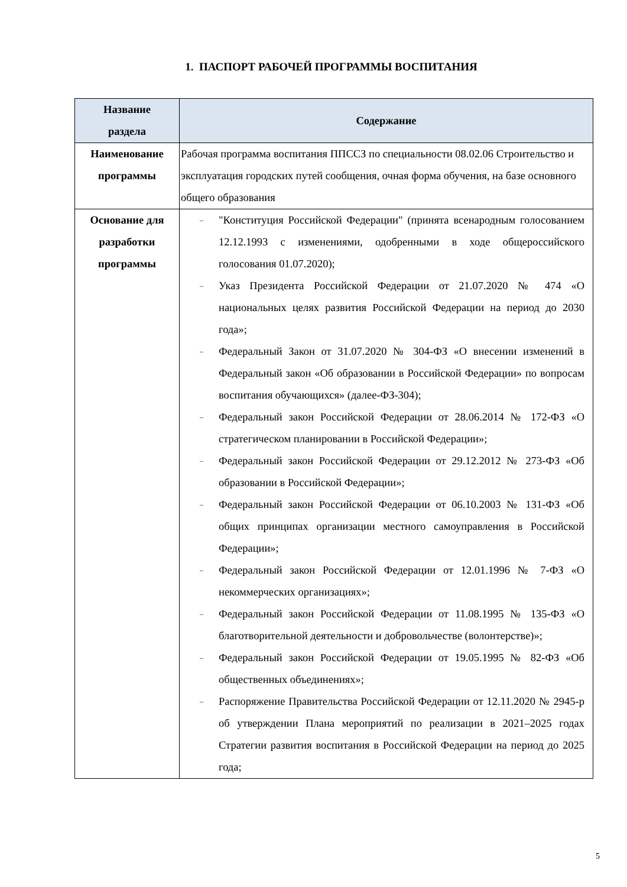1. ПАСПОРТ РАБОЧЕЙ ПРОГРАММЫ ВОСПИТАНИЯ
| Название раздела | Содержание |
| --- | --- |
| Наименование программы | Рабочая программа воспитания ППССЗ по специальности 08.02.06 Строительство и эксплуатация городских путей сообщения, очная форма обучения, на базе основного общего образования |
| Основание для разработки программы | – "Конституция Российской Федерации" (принята всенародным голосованием 12.12.1993 с изменениями, одобренными в ходе общероссийского голосования 01.07.2020); – Указ Президента Российской Федерации от 21.07.2020 № 474 «О национальных целях развития Российской Федерации на период до 2030 года»; – Федеральный Закон от 31.07.2020 № 304-ФЗ «О внесении изменений в Федеральный закон «Об образовании в Российской Федерации» по вопросам воспитания обучающихся» (далее-ФЗ-304); – Федеральный закон Российской Федерации от 28.06.2014 № 172-ФЗ «О стратегическом планировании в Российской Федерации»; – Федеральный закон Российской Федерации от 29.12.2012 № 273-ФЗ «Об образовании в Российской Федерации»; – Федеральный закон Российской Федерации от 06.10.2003 № 131-ФЗ «Об общих принципах организации местного самоуправления в Российской Федерации»; – Федеральный закон Российской Федерации от 12.01.1996 № 7-ФЗ «О некоммерческих организациях»; – Федеральный закон Российской Федерации от 11.08.1995 № 135-ФЗ «О благотворительной деятельности и добровольчестве (волонтерстве)»; – Федеральный закон Российской Федерации от 19.05.1995 № 82-ФЗ «Об общественных объединениях»; – Распоряжение Правительства Российской Федерации от 12.11.2020 № 2945-р об утверждении Плана мероприятий по реализации в 2021–2025 годах Стратегии развития воспитания в Российской Федерации на период до 2025 года; |
5